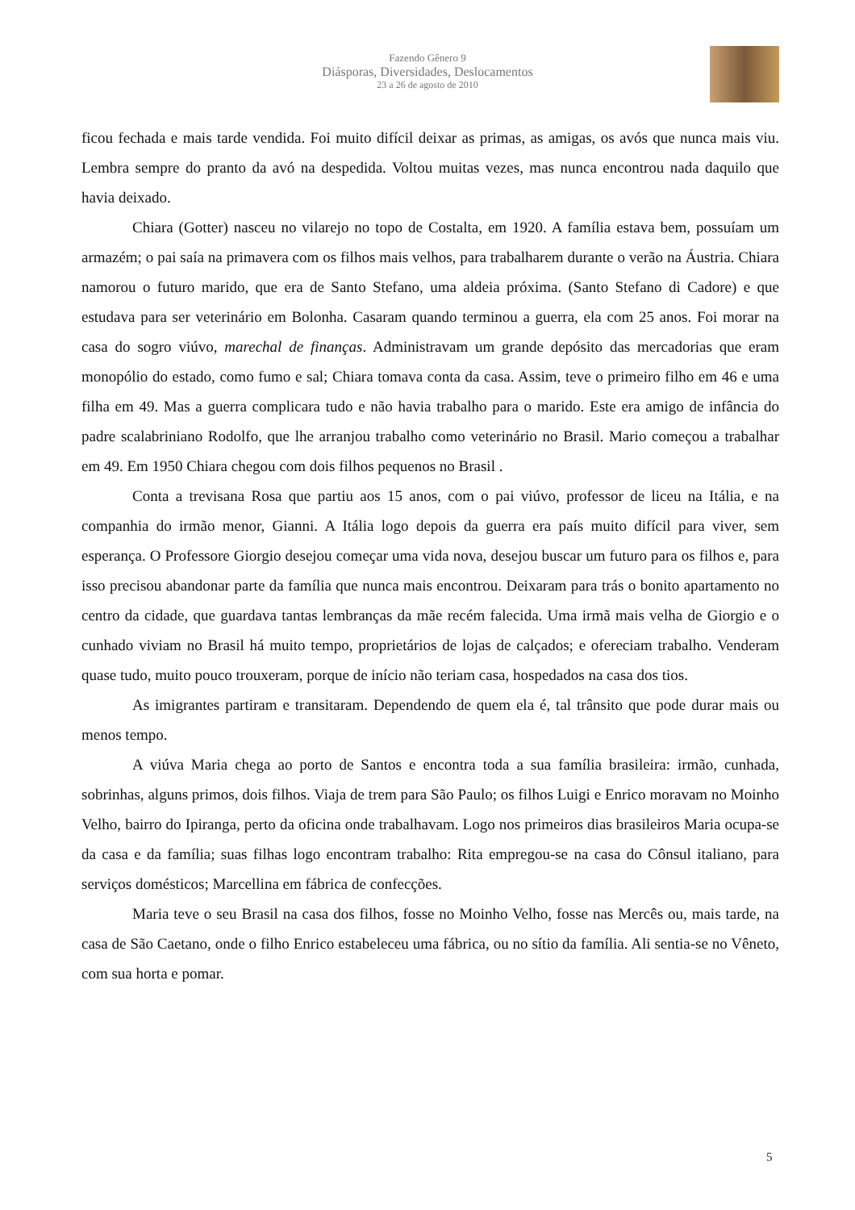Fazendo Gênero 9
Diásporas, Diversidades, Deslocamentos
23 a 26 de agosto de 2010
ficou fechada e mais tarde vendida. Foi muito difícil deixar as primas, as amigas, os avós que nunca mais viu. Lembra sempre do pranto da avó na despedida. Voltou muitas vezes, mas nunca encontrou nada daquilo que havia deixado.
Chiara (Gotter) nasceu no vilarejo no topo de Costalta, em 1920. A família estava bem, possuíam um armazém; o pai saía na primavera com os filhos mais velhos, para trabalharem durante o verão na Áustria. Chiara namorou o futuro marido, que era de Santo Stefano, uma aldeia próxima. (Santo Stefano di Cadore) e que estudava para ser veterinário em Bolonha. Casaram quando terminou a guerra, ela com 25 anos. Foi morar na casa do sogro viúvo, marechal de finanças. Administravam um grande depósito das mercadorias que eram monopólio do estado, como fumo e sal; Chiara tomava conta da casa. Assim, teve o primeiro filho em 46 e uma filha em 49. Mas a guerra complicara tudo e não havia trabalho para o marido. Este era amigo de infância do padre scalabriniano Rodolfo, que lhe arranjou trabalho como veterinário no Brasil. Mario começou a trabalhar em 49. Em 1950 Chiara chegou com dois filhos pequenos no Brasil .
Conta a trevisana Rosa que partiu aos 15 anos, com o pai viúvo, professor de liceu na Itália, e na companhia do irmão menor, Gianni. A Itália logo depois da guerra era país muito difícil para viver, sem esperança. O Professore Giorgio desejou começar uma vida nova, desejou buscar um futuro para os filhos e, para isso precisou abandonar parte da família que nunca mais encontrou. Deixaram para trás o bonito apartamento no centro da cidade, que guardava tantas lembranças da mãe recém falecida. Uma irmã mais velha de Giorgio e o cunhado viviam no Brasil há muito tempo, proprietários de lojas de calçados; e ofereciam trabalho. Venderam quase tudo, muito pouco trouxeram, porque de início não teriam casa, hospedados na casa dos tios.
As imigrantes partiram e transitaram. Dependendo de quem ela é, tal trânsito que pode durar mais ou menos tempo.
A viúva Maria chega ao porto de Santos e encontra toda a sua família brasileira: irmão, cunhada, sobrinhas, alguns primos, dois filhos. Viaja de trem para São Paulo; os filhos Luigi e Enrico moravam no Moinho Velho, bairro do Ipiranga, perto da oficina onde trabalhavam. Logo nos primeiros dias brasileiros Maria ocupa-se da casa e da família; suas filhas logo encontram trabalho: Rita empregou-se na casa do Cônsul italiano, para serviços domésticos; Marcellina em fábrica de confecções.
Maria teve o seu Brasil na casa dos filhos, fosse no Moinho Velho, fosse nas Mercês ou, mais tarde, na casa de São Caetano, onde o filho Enrico estabeleceu uma fábrica, ou no sítio da família. Ali sentia-se no Vêneto, com sua horta e pomar.
5